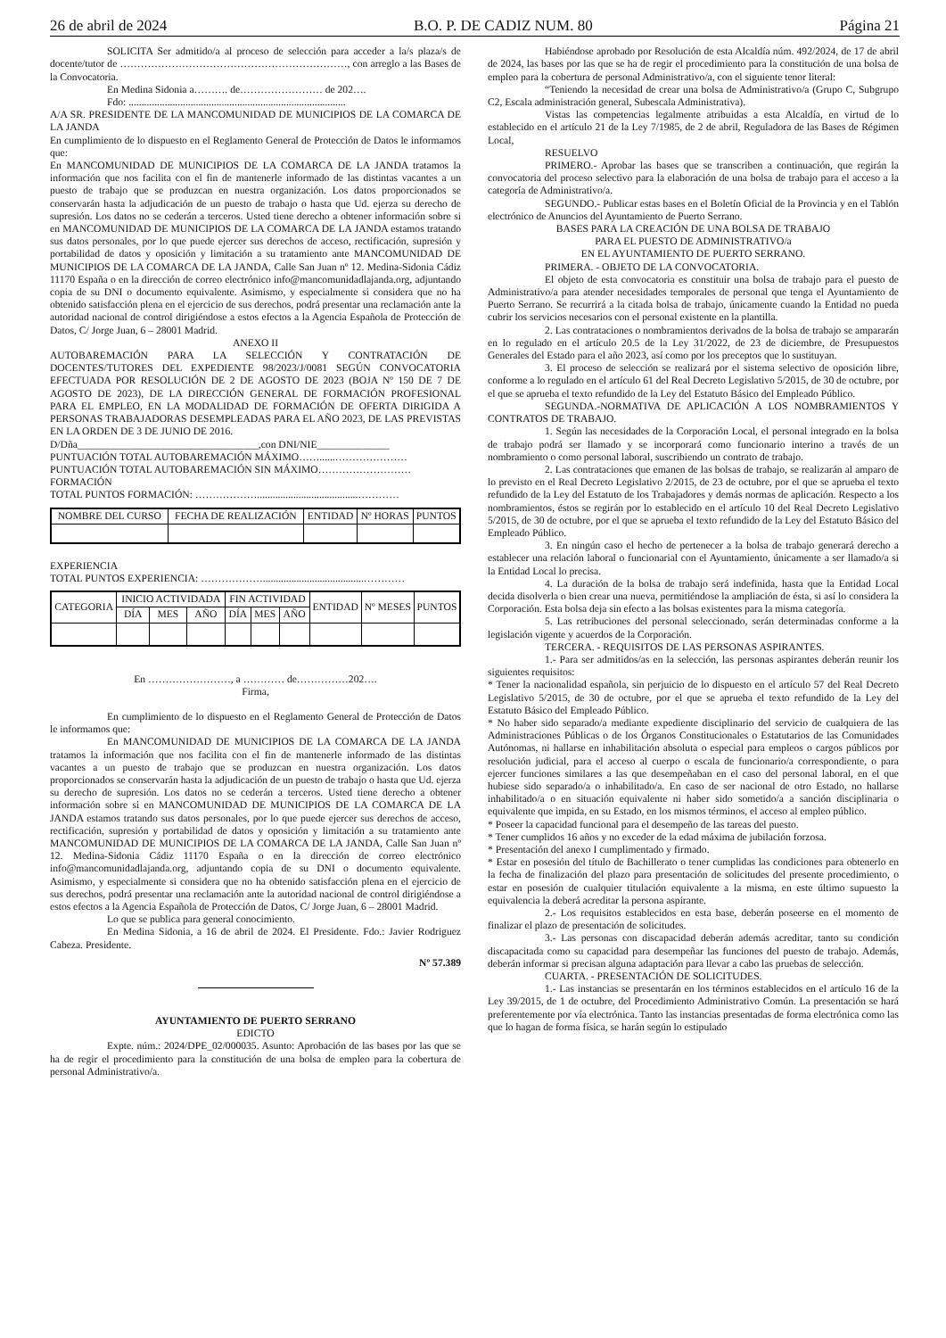26 de abril de 2024 B.O. P. DE CADIZ NUM. 80 Página 21
SOLICITA Ser admitido/a al proceso de selección para acceder a la/s plaza/s de docente/tutor de …………………………………………………………, con arreglo a las Bases de la Convocatoria.
En Medina Sidonia a………. de…………………… de 202….
Fdo: ....................................................................................
A/A SR. PRESIDENTE DE LA MANCOMUNIDAD DE MUNICIPIOS DE LA COMARCA DE LA JANDA
En cumplimiento de lo dispuesto en el Reglamento General de Protección de Datos le informamos que:
En MANCOMUNIDAD DE MUNICIPIOS DE LA COMARCA DE LA JANDA tratamos la información que nos facilita con el fin de mantenerle informado de las distintas vacantes a un puesto de trabajo que se produzcan en nuestra organización. Los datos proporcionados se conservarán hasta la adjudicación de un puesto de trabajo o hasta que Ud. ejerza su derecho de supresión. Los datos no se cederán a terceros. Usted tiene derecho a obtener información sobre si en MANCOMUNIDAD DE MUNICIPIOS DE LA COMARCA DE LA JANDA estamos tratando sus datos personales, por lo que puede ejercer sus derechos de acceso, rectificación, supresión y portabilidad de datos y oposición y limitación a su tratamiento ante MANCOMUNIDAD DE MUNICIPIOS DE LA COMARCA DE LA JANDA, Calle San Juan nº 12. Medina-Sidonia Cádiz 11170 España o en la dirección de correo electrónico info@mancomunidadlajanda.org, adjuntando copia de su DNI o documento equivalente. Asimismo, y especialmente si considera que no ha obtenido satisfacción plena en el ejercicio de sus derechos, podrá presentar una reclamación ante la autoridad nacional de control dirigiéndose a estos efectos a la Agencia Española de Protección de Datos, C/ Jorge Juan, 6 – 28001 Madrid.
ANEXO II
AUTOBAREMACIÓN PARA LA SELECCIÓN Y CONTRATACIÓN DE DOCENTES/TUTORES DEL EXPEDIENTE 98/2023/J/0081 SEGÚN CONVOCATORIA EFECTUADA POR RESOLUCIÓN DE 2 DE AGOSTO DE 2023 (BOJA Nº 150 DE 7 DE AGOSTO DE 2023), DE LA DIRECCIÓN GENERAL DE FORMACIÓN PROFESIONAL PARA EL EMPLEO, EN LA MODALIDAD DE FORMACIÓN DE OFERTA DIRIGIDA A PERSONAS TRABAJADORAS DESEMPLEADAS PARA EL AÑO 2023, DE LAS PREVISTAS EN LA ORDEN DE 3 DE JUNIO DE 2016.
D/Dña___________________________________,con DNI/NIE______________
PUNTUACIÓN TOTAL AUTOBAREMACIÓN MÁXIMO……......…………………
PUNTUACIÓN TOTAL AUTOBAREMACIÓN SIN MÁXIMO………………………
FORMACIÓN
TOTAL PUNTOS FORMACIÓN: ……………….......................................…………
| NOMBRE DEL CURSO | FECHA DE REALIZACIÓN | ENTIDAD | Nº HORAS | PUNTOS |
| --- | --- | --- | --- | --- |
EXPERIENCIA
TOTAL PUNTOS EXPERIENCIA: ……………….......................................…………
| CATEGORIA | INICIO ACTIVIDADA | | | FIN ACTIVIDAD | | | ENTIDAD | Nº MESES | PUNTOS |
| --- | --- | --- | --- | --- | --- | --- | --- | --- | --- |
| | DÍA | MES | AÑO | DÍA | MES | AÑO | | | |
En ……………………, a ………… de……………202….
Firma,
En cumplimiento de lo dispuesto en el Reglamento General de Protección de Datos le informamos que:
En MANCOMUNIDAD DE MUNICIPIOS DE LA COMARCA DE LA JANDA tratamos la información que nos facilita con el fin de mantenerle informado de las distintas vacantes a un puesto de trabajo que se produzcan en nuestra organización. Los datos proporcionados se conservarán hasta la adjudicación de un puesto de trabajo o hasta que Ud. ejerza su derecho de supresión. Los datos no se cederán a terceros. Usted tiene derecho a obtener información sobre si en MANCOMUNIDAD DE MUNICIPIOS DE LA COMARCA DE LA JANDA estamos tratando sus datos personales, por lo que puede ejercer sus derechos de acceso, rectificación, supresión y portabilidad de datos y oposición y limitación a su tratamiento ante MANCOMUNIDAD DE MUNICIPIOS DE LA COMARCA DE LA JANDA, Calle San Juan nº 12. Medina-Sidonia Cádiz 11170 España o en la dirección de correo electrónico info@mancomunidadlajanda.org, adjuntando copia de su DNI o documento equivalente. Asimismo, y especialmente si considera que no ha obtenido satisfacción plena en el ejercicio de sus derechos, podrá presentar una reclamación ante la autoridad nacional de control dirigiéndose a estos efectos a la Agencia Española de Protección de Datos, C/ Jorge Juan, 6 – 28001 Madrid.
Lo que se publica para general conocimiento.
En Medina Sidonia, a 16 de abril de 2024. El Presidente. Fdo.: Javier Rodriguez Cabeza. Presidente.
Nº 57.389
AYUNTAMIENTO DE PUERTO SERRANO
EDICTO
Expte. núm.: 2024/DPE_02/000035. Asunto: Aprobación de las bases por las que se ha de regir el procedimiento para la constitución de una bolsa de empleo para la cobertura de personal Administrativo/a.
Habiéndose aprobado por Resolución de esta Alcaldía núm. 492/2024, de 17 de abril de 2024, las bases por las que se ha de regir el procedimiento para la constitución de una bolsa de empleo para la cobertura de personal Administrativo/a, con el siguiente tenor literal:
“Teniendo la necesidad de crear una bolsa de Administrativo/a (Grupo C, Subgrupo C2, Escala administración general, Subescala Administrativa).
Vistas las competencias legalmente atribuidas a esta Alcaldía, en virtud de lo establecido en el artículo 21 de la Ley 7/1985, de 2 de abril, Reguladora de las Bases de Régimen Local,
RESUELVO
PRIMERO.- Aprobar las bases que se transcriben a continuación, que regirán la convocatoria del proceso selectivo para la elaboración de una bolsa de trabajo para el acceso a la categoría de Administrativo/a.
SEGUNDO.- Publicar estas bases en el Boletín Oficial de la Provincia y en el Tablón electrónico de Anuncios del Ayuntamiento de Puerto Serrano.
BASES PARA LA CREACIÓN DE UNA BOLSA DE TRABAJO
PARA EL PUESTO DE ADMINISTRATIVO/a
EN EL AYUNTAMIENTO DE PUERTO SERRANO.
PRIMERA. - OBJETO DE LA CONVOCATORIA.
El objeto de esta convocatoria es constituir una bolsa de trabajo para el puesto de Administrativo/a para atender necesidades temporales de personal que tenga el Ayuntamiento de Puerto Serrano. Se recurrirá a la citada bolsa de trabajo, únicamente cuando la Entidad no pueda cubrir los servicios necesarios con el personal existente en la plantilla.
2. Las contrataciones o nombramientos derivados de la bolsa de trabajo se ampararán en lo regulado en el artículo 20.5 de la Ley 31/2022, de 23 de diciembre, de Presupuestos Generales del Estado para el año 2023, así como por los preceptos que lo sustituyan.
3. El proceso de selección se realizará por el sistema selectivo de oposición libre, conforme a lo regulado en el artículo 61 del Real Decreto Legislativo 5/2015, de 30 de octubre, por el que se aprueba el texto refundido de la Ley del Estatuto Básico del Empleado Público.
SEGUNDA.-NORMATIVA DE APLICACIÓN A LOS NOMBRAMIENTOS Y CONTRATOS DE TRABAJO.
1. Según las necesidades de la Corporación Local, el personal integrado en la bolsa de trabajo podrá ser llamado y se incorporará como funcionario interino a través de un nombramiento o como personal laboral, suscribiendo un contrato de trabajo.
2. Las contrataciones que emanen de las bolsas de trabajo, se realizarán al amparo de lo previsto en el Real Decreto Legislativo 2/2015, de 23 de octubre, por el que se aprueba el texto refundido de la Ley del Estatuto de los Trabajadores y demás normas de aplicación. Respecto a los nombramientos, éstos se regirán por lo establecido en el artículo 10 del Real Decreto Legislativo 5/2015, de 30 de octubre, por el que se aprueba el texto refundido de la Ley del Estatuto Básico del Empleado Público.
3. En ningún caso el hecho de pertenecer a la bolsa de trabajo generará derecho a establecer una relación laboral o funcionarial con el Ayuntamiento, únicamente a ser llamado/a si la Entidad Local lo precisa.
4. La duración de la bolsa de trabajo será indefinida, hasta que la Entidad Local decida disolverla o bien crear una nueva, permitiéndose la ampliación de ésta, si así lo considera la Corporación. Esta bolsa deja sin efecto a las bolsas existentes para la misma categoría.
5. Las retribuciones del personal seleccionado, serán determinadas conforme a la legislación vigente y acuerdos de la Corporación.
TERCERA. - REQUISITOS DE LAS PERSONAS ASPIRANTES.
1.- Para ser admitidos/as en la selección, las personas aspirantes deberán reunir los siguientes requisitos:
* Tener la nacionalidad española, sin perjuicio de lo dispuesto en el artículo 57 del Real Decreto Legislativo 5/2015, de 30 de octubre, por el que se aprueba el texto refundido de la Ley del Estatuto Básico del Empleado Público.
* No haber sido separado/a mediante expediente disciplinario del servicio de cualquiera de las Administraciones Públicas o de los Órganos Constitucionales o Estatutarios de las Comunidades Autónomas, ni hallarse en inhabilitación absoluta o especial para empleos o cargos públicos por resolución judicial, para el acceso al cuerpo o escala de funcionario/a correspondiente, o para ejercer funciones similares a las que desempeñaban en el caso del personal laboral, en el que hubiese sido separado/a o inhabilitado/a. En caso de ser nacional de otro Estado, no hallarse inhabilitado/a o en situación equivalente ni haber sido sometido/a a sanción disciplinaria o equivalente que impida, en su Estado, en los mismos términos, el acceso al empleo público.
* Poseer la capacidad funcional para el desempeño de las tareas del puesto.
* Tener cumplidos 16 años y no exceder de la edad máxima de jubilación forzosa.
* Presentación del anexo I cumplimentado y firmado.
* Estar en posesión del título de Bachillerato o tener cumplidas las condiciones para obtenerlo en la fecha de finalización del plazo para presentación de solicitudes del presente procedimiento, o estar en posesión de cualquier titulación equivalente a la misma, en este último supuesto la equivalencia la deberá acreditar la persona aspirante.
2.- Los requisitos establecidos en esta base, deberán poseerse en el momento de finalizar el plazo de presentación de solicitudes.
3.- Las personas con discapacidad deberán además acreditar, tanto su condición discapacitada como su capacidad para desempeñar las funciones del puesto de trabajo. Además, deberán informar si precisan alguna adaptación para llevar a cabo las pruebas de selección.
CUARTA. - PRESENTACIÓN DE SOLICITUDES.
1.- Las instancias se presentarán en los términos establecidos en el artículo 16 de la Ley 39/2015, de 1 de octubre, del Procedimiento Administrativo Común. La presentación se hará preferentemente por vía electrónica. Tanto las instancias presentadas de forma electrónica como las que lo hagan de forma física, se harán según lo estipulado